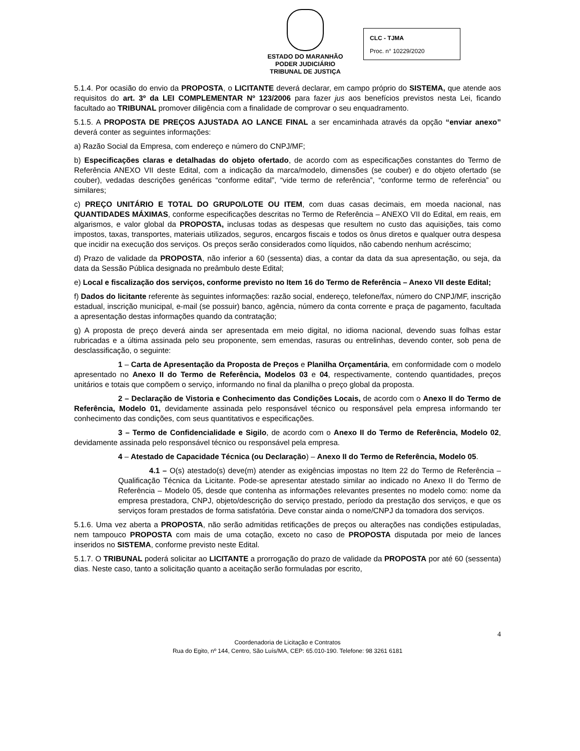ESTADO DO MARANHÃO
PODER JUDICIÁRIO
TRIBUNAL DE JUSTIÇA
CLC - TJMA
Proc. n° 10229/2020
5.1.4. Por ocasião do envio da PROPOSTA, o LICITANTE deverá declarar, em campo próprio do SISTEMA, que atende aos requisitos do art. 3º da LEI COMPLEMENTAR Nº 123/2006 para fazer jus aos benefícios previstos nesta Lei, ficando facultado ao TRIBUNAL promover diligência com a finalidade de comprovar o seu enquadramento.
5.1.5. A PROPOSTA DE PREÇOS AJUSTADA AO LANCE FINAL a ser encaminhada através da opção “enviar anexo” deverá conter as seguintes informações:
a) Razão Social da Empresa, com endereço e número do CNPJ/MF;
b) Especificações claras e detalhadas do objeto ofertado, de acordo com as especificações constantes do Termo de Referência ANEXO VII deste Edital, com a indicação da marca/modelo, dimensões (se couber) e do objeto ofertado (se couber), vedadas descrições genéricas “conforme edital”, “vide termo de referência”, “conforme termo de referência” ou similares;
c) PREÇO UNITÁRIO E TOTAL DO GRUPO/LOTE OU ITEM, com duas casas decimais, em moeda nacional, nas QUANTIDADES MÁXIMAS, conforme especificações descritas no Termo de Referência – ANEXO VII do Edital, em reais, em algarismos, e valor global da PROPOSTA, inclusas todas as despesas que resultem no custo das aquisições, tais como impostos, taxas, transportes, materiais utilizados, seguros, encargos fiscais e todos os ônus diretos e qualquer outra despesa que incidir na execução dos serviços. Os preços serão considerados como líquidos, não cabendo nenhum acréscimo;
d) Prazo de validade da PROPOSTA, não inferior a 60 (sessenta) dias, a contar da data da sua apresentação, ou seja, da data da Sessão Pública designada no preâmbulo deste Edital;
e) Local e fiscalização dos serviços, conforme previsto no Item 16 do Termo de Referência – Anexo VII deste Edital;
f) Dados do licitante referente às seguintes informações: razão social, endereço, telefone/fax, número do CNPJ/MF, inscrição estadual, inscrição municipal, e-mail (se possuir) banco, agência, número da conta corrente e praça de pagamento, facultada a apresentação destas informações quando da contratação;
g) A proposta de preço deverá ainda ser apresentada em meio digital, no idioma nacional, devendo suas folhas estar rubricadas e a última assinada pelo seu proponente, sem emendas, rasuras ou entrelinhas, devendo conter, sob pena de desclassificação, o seguinte:
1 – Carta de Apresentação da Proposta de Preços e Planilha Orçamentária, em conformidade com o modelo apresentado no Anexo II do Termo de Referência, Modelos 03 e 04, respectivamente, contendo quantidades, preços unitários e totais que compõem o serviço, informando no final da planilha o preço global da proposta.
2 – Declaração de Vistoria e Conhecimento das Condições Locais, de acordo com o Anexo II do Termo de Referência, Modelo 01, devidamente assinada pelo responsável técnico ou responsável pela empresa informando ter conhecimento das condições, com seus quantitativos e especificações.
3 – Termo de Confidencialidade e Sigilo, de acordo com o Anexo II do Termo de Referência, Modelo 02, devidamente assinada pelo responsável técnico ou responsável pela empresa.
4 – Atestado de Capacidade Técnica (ou Declaração) – Anexo II do Termo de Referência, Modelo 05.
4.1 – O(s) atestado(s) deve(m) atender as exigências impostas no Item 22 do Termo de Referência – Qualificação Técnica da Licitante. Pode-se apresentar atestado similar ao indicado no Anexo II do Termo de Referência – Modelo 05, desde que contenha as informações relevantes presentes no modelo como: nome da empresa prestadora, CNPJ, objeto/descrição do serviço prestado, período da prestação dos serviços, e que os serviços foram prestados de forma satisfatória. Deve constar ainda o nome/CNPJ da tomadora dos serviços.
5.1.6. Uma vez aberta a PROPOSTA, não serão admitidas retificações de preços ou alterações nas condições estipuladas, nem tampouco PROPOSTA com mais de uma cotação, exceto no caso de PROPOSTA disputada por meio de lances inseridos no SISTEMA, conforme previsto neste Edital.
5.1.7. O TRIBUNAL poderá solicitar ao LICITANTE a prorrogação do prazo de validade da PROPOSTA por até 60 (sessenta) dias. Neste caso, tanto a solicitação quanto a aceitação serão formuladas por escrito,
4
Coordenadoria de Licitação e Contratos
Rua do Egito, nº 144, Centro, São Luís/MA, CEP: 65.010-190. Telefone: 98 3261 6181